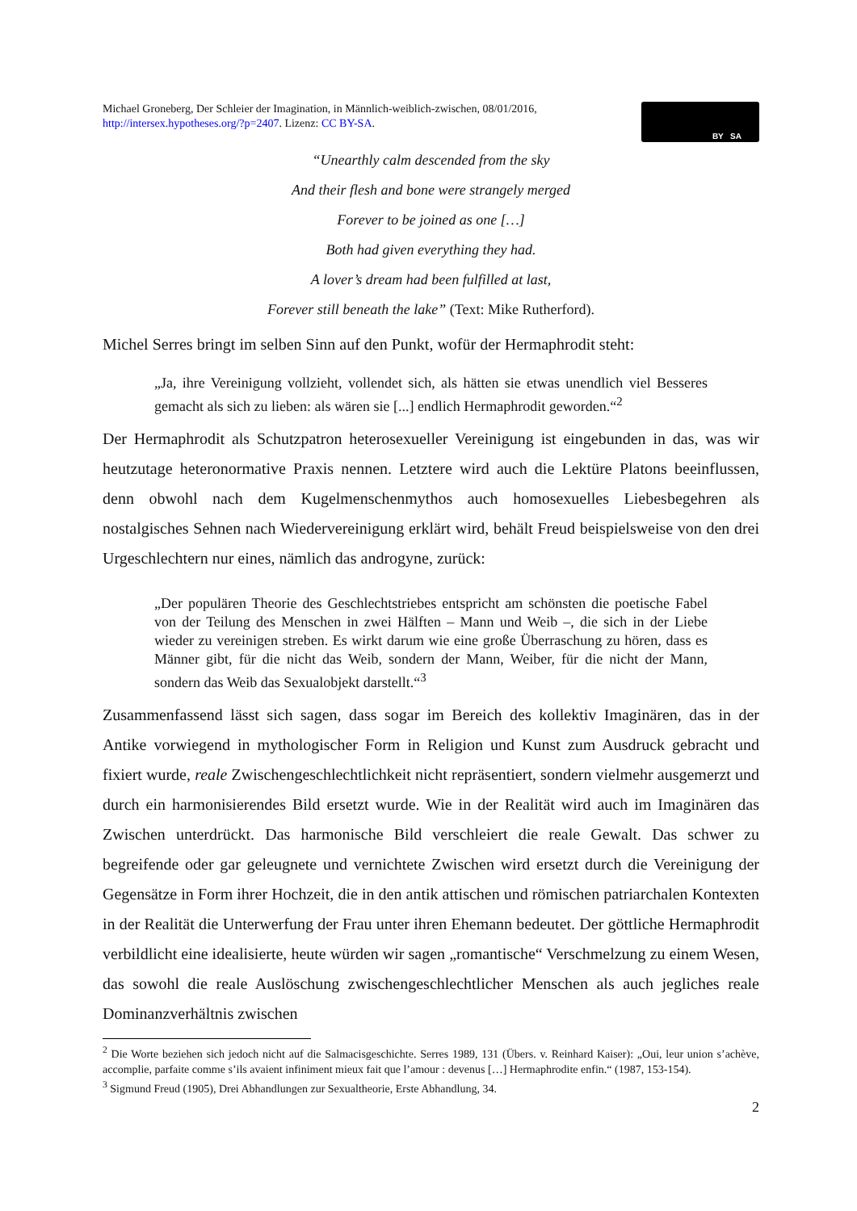Michael Groneberg, Der Schleier der Imagination, in Männlich-weiblich-zwischen, 08/01/2016, http://intersex.hypotheses.org/?p=2407. Lizenz: CC BY-SA.
BY SA
“Unearthly calm descended from the sky
And their flesh and bone were strangely merged
Forever to be joined as one […]
Both had given everything they had.
A lover’s dream had been fulfilled at last,
Forever still beneath the lake” (Text: Mike Rutherford).
Michel Serres bringt im selben Sinn auf den Punkt, wofür der Hermaphrodit steht:
„Ja, ihre Vereinigung vollzieht, vollendet sich, als hätten sie etwas unendlich viel Besseres gemacht als sich zu lieben: als wären sie [...] endlich Hermaphrodit geworden.“<sup>2</sup>
Der Hermaphrodit als Schutzpatron heterosexueller Vereinigung ist eingebunden in das, was wir heutzutage heteronormative Praxis nennen. Letztere wird auch die Lektüre Platons beeinflussen, denn obwohl nach dem Kugelmenschenmythos auch homosexuelles Liebesbegehren als nostalgisches Sehnen nach Wiedervereinigung erklärt wird, behält Freud beispielsweise von den drei Urgeschlechtern nur eines, nämlich das androgyne, zurück:
„Der populären Theorie des Geschlechtstriebes entspricht am schönsten die poetische Fabel von der Teilung des Menschen in zwei Hälften – Mann und Weib –, die sich in der Liebe wieder zu vereinigen streben. Es wirkt darum wie eine große Überraschung zu hören, dass es Männer gibt, für die nicht das Weib, sondern der Mann, Weiber, für die nicht der Mann, sondern das Weib das Sexualobjekt darstellt.“<sup>3</sup>
Zusammenfassend lässt sich sagen, dass sogar im Bereich des kollektiv Imaginären, das in der Antike vorwiegend in mythologischer Form in Religion und Kunst zum Ausdruck gebracht und fixiert wurde, reale Zwischengeschlechtlichkeit nicht repräsentiert, sondern vielmehr ausgemerzt und durch ein harmonisierendes Bild ersetzt wurde. Wie in der Realität wird auch im Imaginären das Zwischen unterdrückt. Das harmonische Bild verschleiert die reale Gewalt. Das schwer zu begreifende oder gar geleugnete und vernichtete Zwischen wird ersetzt durch die Vereinigung der Gegensätze in Form ihrer Hochzeit, die in den antik attischen und römischen patriarchalen Kontexten in der Realität die Unterwerfung der Frau unter ihren Ehemann bedeutet. Der göttliche Hermaphrodit verbildlicht eine idealisierte, heute würden wir sagen „romantische“ Verschmelzung zu einem Wesen, das sowohl die reale Auslöschung zwischengeschlechtlicher Menschen als auch jegliches reale Dominanzverhältnis zwischen
<sup>2</sup> Die Worte beziehen sich jedoch nicht auf die Salmacisgeschichte. Serres 1989, 131 (Übers. v. Reinhard Kaiser): „Oui, leur union s’achève, accomplie, parfaite comme s’ils avaient infiniment mieux fait que l’amour : devenus […] Hermaphrodite enfin.“ (1987, 153-154).
<sup>3</sup> Sigmund Freud (1905), Drei Abhandlungen zur Sexualtheorie, Erste Abhandlung, 34.
2